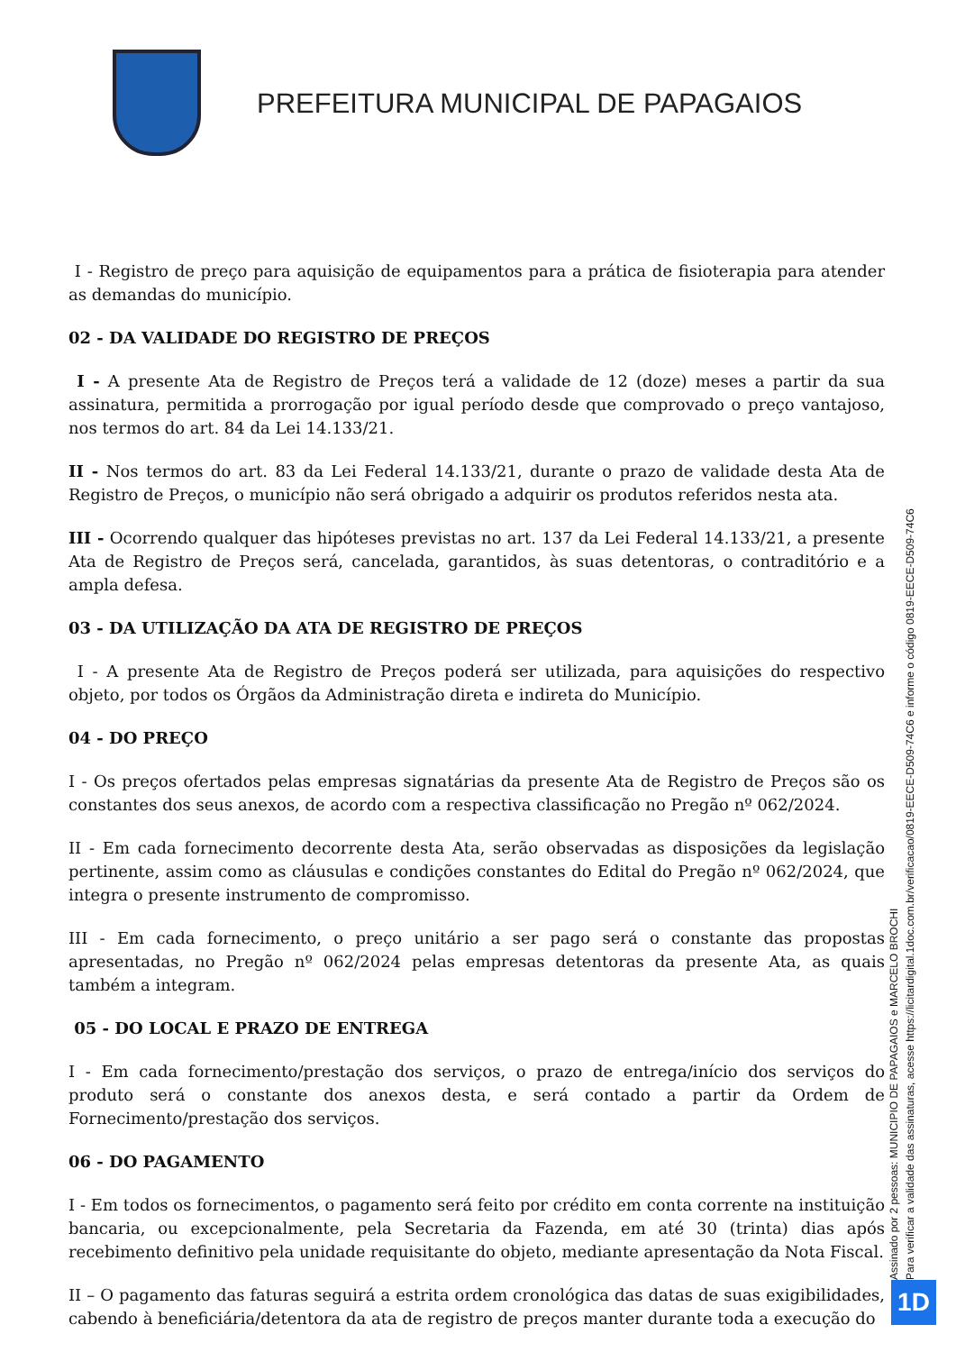PREFEITURA MUNICIPAL DE PAPAGAIOS
I - Registro de preço para aquisição de equipamentos para a prática de fisioterapia para atender as demandas do município.
02 - DA VALIDADE DO REGISTRO DE PREÇOS
I - A presente Ata de Registro de Preços terá a validade de 12 (doze) meses a partir da sua assinatura, permitida a prorrogação por igual período desde que comprovado o preço vantajoso, nos termos do art. 84 da Lei 14.133/21.
II - Nos termos do art. 83 da Lei Federal 14.133/21, durante o prazo de validade desta Ata de Registro de Preços, o município não será obrigado a adquirir os produtos referidos nesta ata.
III - Ocorrendo qualquer das hipóteses previstas no art. 137 da Lei Federal 14.133/21, a presente Ata de Registro de Preços será, cancelada, garantidos, às suas detentoras, o contraditório e a ampla defesa.
03 - DA UTILIZAÇÃO DA ATA DE REGISTRO DE PREÇOS
I - A presente Ata de Registro de Preços poderá ser utilizada, para aquisições do respectivo objeto, por todos os Órgãos da Administração direta e indireta do Município.
04 - DO PREÇO
I - Os preços ofertados pelas empresas signatárias da presente Ata de Registro de Preços são os constantes dos seus anexos, de acordo com a respectiva classificação no Pregão nº 062/2024.
II - Em cada fornecimento decorrente desta Ata, serão observadas as disposições da legislação pertinente, assim como as cláusulas e condições constantes do Edital do Pregão nº 062/2024, que integra o presente instrumento de compromisso.
III - Em cada fornecimento, o preço unitário a ser pago será o constante das propostas apresentadas, no Pregão nº 062/2024 pelas empresas detentoras da presente Ata, as quais também a integram.
05 - DO LOCAL E PRAZO DE ENTREGA
I - Em cada fornecimento/prestação dos serviços, o prazo de entrega/início dos serviços do produto será o constante dos anexos desta, e será contado a partir da Ordem de Fornecimento/prestação dos serviços.
06 - DO PAGAMENTO
I - Em todos os fornecimentos, o pagamento será feito por crédito em conta corrente na instituição bancaria, ou excepcionalmente, pela Secretaria da Fazenda, em até 30 (trinta) dias após recebimento definitivo pela unidade requisitante do objeto, mediante apresentação da Nota Fiscal.
II – O pagamento das faturas seguirá a estrita ordem cronológica das datas de suas exigibilidades, cabendo à beneficiária/detentora da ata de registro de preços manter durante toda a execução do
Assinado por 2 pessoas: MUNICIPIO DE PAPAGAIOS e MARCELO BROCHI
Para verificar a validade das assinaturas, acesse https://licitardigital.1doc.com.br/verificacao/0819-EECE-D509-74C6 e informe o código 0819-EECE-D509-74C6
1D